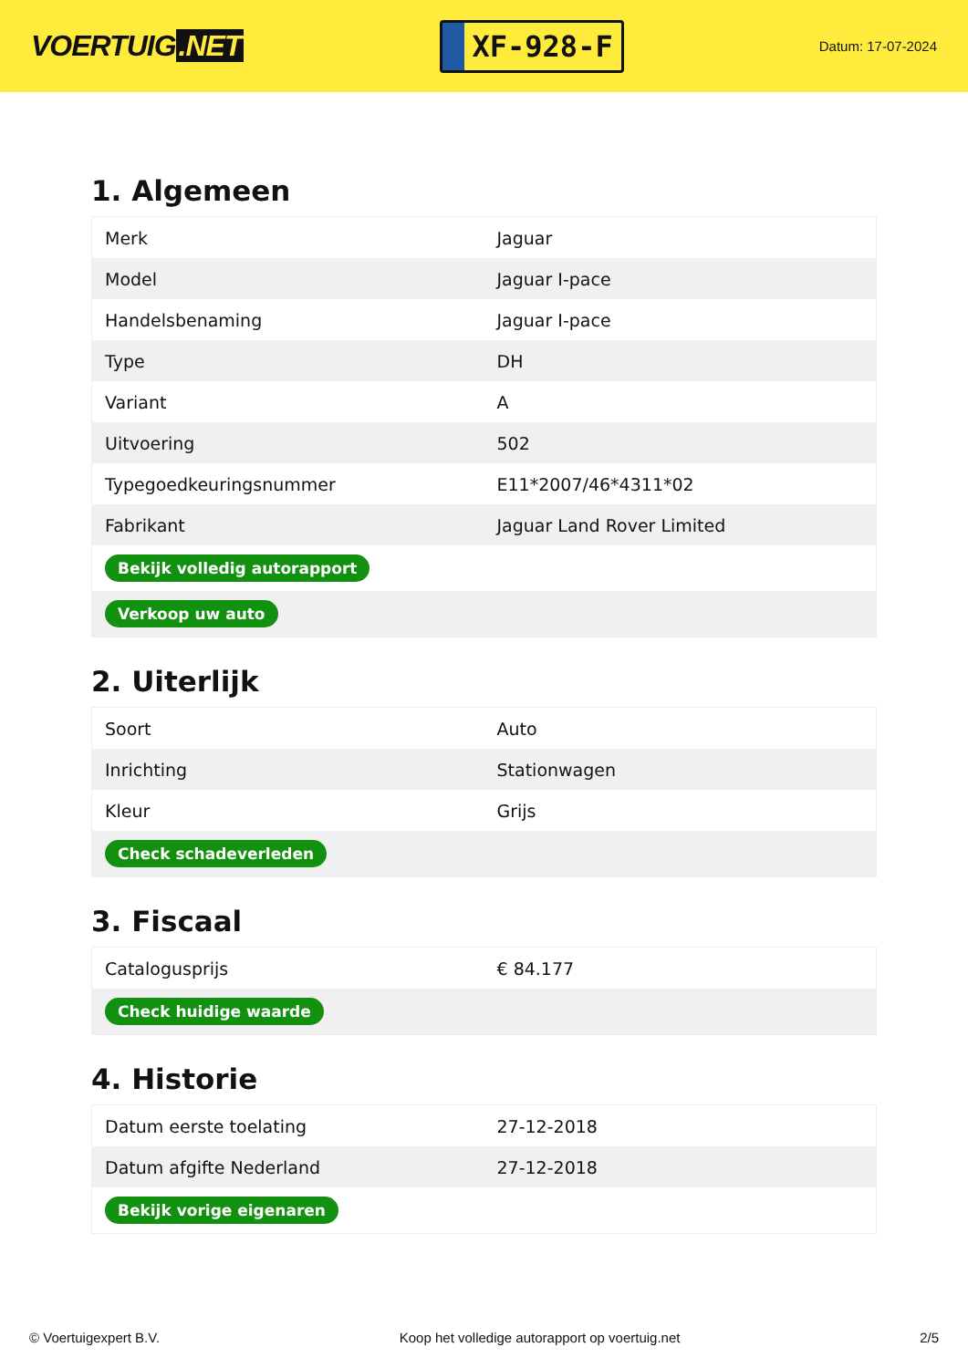VOERTUIG.NET
XF-928-F
Datum: 17-07-2024
1. Algemeen
| Merk | Jaguar |
| Model | Jaguar I-pace |
| Handelsbenaming | Jaguar I-pace |
| Type | DH |
| Variant | A |
| Uitvoering | 502 |
| Typegoedkeuringsnummer | E11*2007/46*4311*02 |
| Fabrikant | Jaguar Land Rover Limited |
| Bekijk volledig autorapport | |
| Verkoop uw auto | |
2. Uiterlijk
| Soort | Auto |
| Inrichting | Stationwagen |
| Kleur | Grijs |
| Check schadeverleden | |
3. Fiscaal
| Catalogusprijs | € 84.177 |
| Check huidige waarde | |
4. Historie
| Datum eerste toelating | 27-12-2018 |
| Datum afgifte Nederland | 27-12-2018 |
| Bekijk vorige eigenaren | |
© Voertuigexpert B.V. Koop het volledige autorapport op voertuig.net 2/5